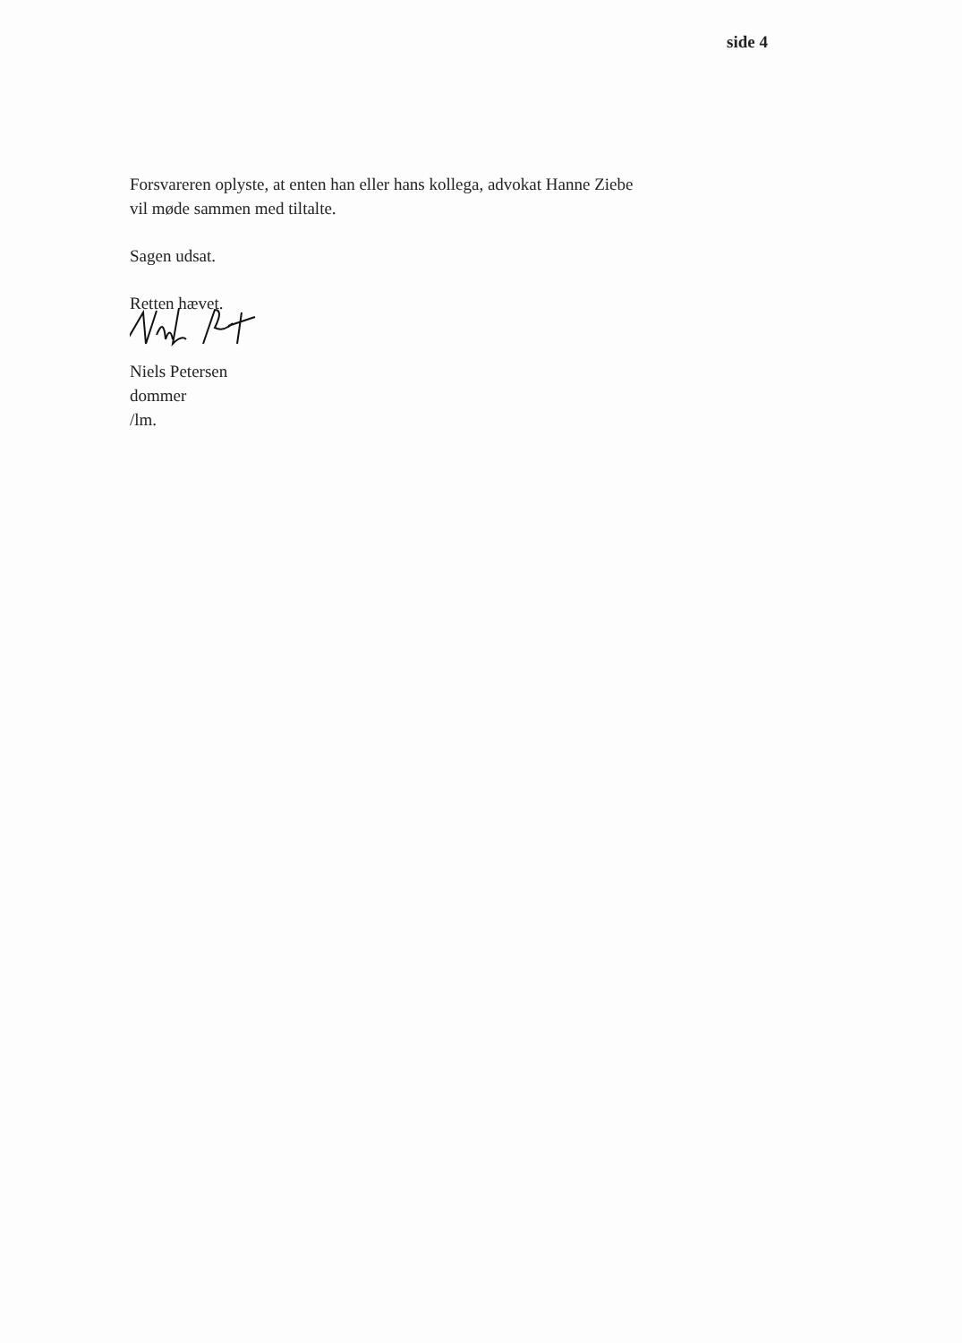side 4
Forsvareren oplyste, at enten han eller hans kollega, advokat Hanne Ziebe
vil møde sammen med tiltalte.
Sagen udsat.
Retten hævet.
Niels Petersen
dommer
/lm.